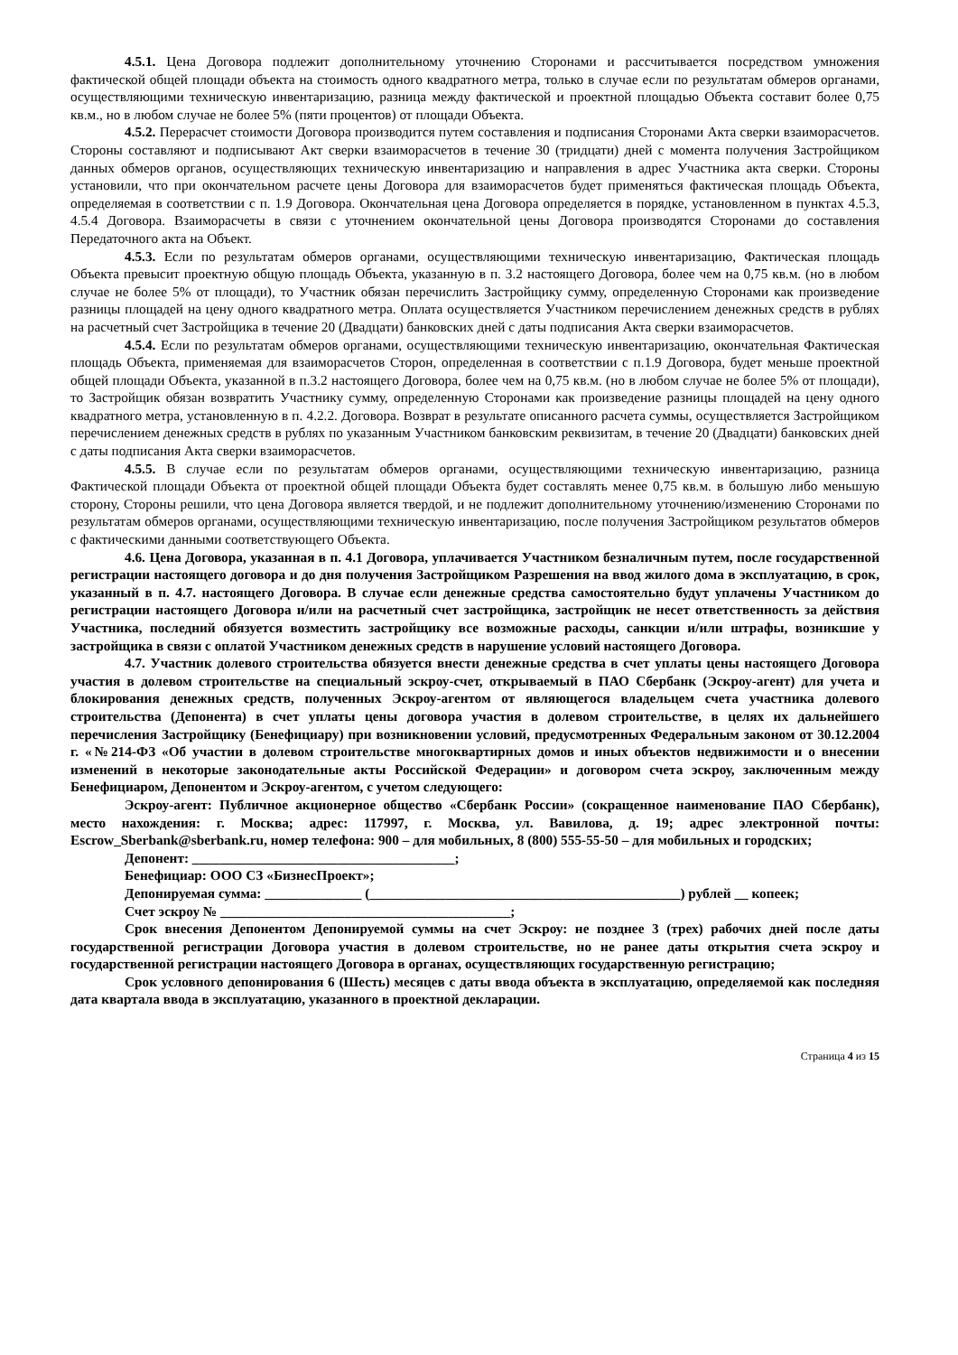4.5.1. Цена Договора подлежит дополнительному уточнению Сторонами и рассчитывается посредством умножения фактической общей площади объекта на стоимость одного квадратного метра, только в случае если по результатам обмеров органами, осуществляющими техническую инвентаризацию, разница между фактической и проектной площадью Объекта составит более 0,75 кв.м., но в любом случае не более 5% (пяти процентов) от площади Объекта.
4.5.2. Перерасчет стоимости Договора производится путем составления и подписания Сторонами Акта сверки взаиморасчетов. Стороны составляют и подписывают Акт сверки взаиморасчетов в течение 30 (тридцати) дней с момента получения Застройщиком данных обмеров органов, осуществляющих техническую инвентаризацию и направления в адрес Участника акта сверки. Стороны установили, что при окончательном расчете цены Договора для взаиморасчетов будет применяться фактическая площадь Объекта, определяемая в соответствии с п. 1.9 Договора. Окончательная цена Договора определяется в порядке, установленном в пунктах 4.5.3, 4.5.4 Договора. Взаиморасчеты в связи с уточнением окончательной цены Договора производятся Сторонами до составления Передаточного акта на Объект.
4.5.3. Если по результатам обмеров органами, осуществляющими техническую инвентаризацию, Фактическая площадь Объекта превысит проектную общую площадь Объекта, указанную в п. 3.2 настоящего Договора, более чем на 0,75 кв.м. (но в любом случае не более 5% от площади), то Участник обязан перечислить Застройщику сумму, определенную Сторонами как произведение разницы площадей на цену одного квадратного метра. Оплата осуществляется Участником перечислением денежных средств в рублях на расчетный счет Застройщика в течение 20 (Двадцати) банковских дней с даты подписания Акта сверки взаиморасчетов.
4.5.4. Если по результатам обмеров органами, осуществляющими техническую инвентаризацию, окончательная Фактическая площадь Объекта, применяемая для взаиморасчетов Сторон, определенная в соответствии с п.1.9 Договора, будет меньше проектной общей площади Объекта, указанной в п.3.2 настоящего Договора, более чем на 0,75 кв.м. (но в любом случае не более 5% от площади), то Застройщик обязан возвратить Участнику сумму, определенную Сторонами как произведение разницы площадей на цену одного квадратного метра, установленную в п. 4.2.2. Договора. Возврат в результате описанного расчета суммы, осуществляется Застройщиком перечислением денежных средств в рублях по указанным Участником банковским реквизитам, в течение 20 (Двадцати) банковских дней с даты подписания Акта сверки взаиморасчетов.
4.5.5. В случае если по результатам обмеров органами, осуществляющими техническую инвентаризацию, разница Фактической площади Объекта от проектной общей площади Объекта будет составлять менее 0,75 кв.м. в большую либо меньшую сторону, Стороны решили, что цена Договора является твердой, и не подлежит дополнительному уточнению/изменению Сторонами по результатам обмеров органами, осуществляющими техническую инвентаризацию, после получения Застройщиком результатов обмеров с фактическими данными соответствующего Объекта.
4.6. Цена Договора, указанная в п. 4.1 Договора, уплачивается Участником безналичным путем, после государственной регистрации настоящего договора и до дня получения Застройщиком Разрешения на ввод жилого дома в эксплуатацию, в срок, указанный в п. 4.7. настоящего Договора. В случае если денежные средства самостоятельно будут уплачены Участником до регистрации настоящего Договора и/или на расчетный счет застройщика, застройщик не несет ответственность за действия Участника, последний обязуется возместить застройщику все возможные расходы, санкции и/или штрафы, возникшие у застройщика в связи с оплатой Участником денежных средств в нарушение условий настоящего Договора.
4.7. Участник долевого строительства обязуется внести денежные средства в счет уплаты цены настоящего Договора участия в долевом строительстве на специальный эскроу-счет, открываемый в ПАО Сбербанк (Эскроу-агент) для учета и блокирования денежных средств, полученных Эскроу-агентом от являющегося владельцем счета участника долевого строительства (Депонента) в счет уплаты цены договора участия в долевом строительстве, в целях их дальнейшего перечисления Застройщику (Бенефициару) при возникновении условий, предусмотренных Федеральным законом от 30.12.2004 г. «№214-ФЗ «Об участии в долевом строительстве многоквартирных домов и иных объектов недвижимости и о внесении изменений в некоторые законодательные акты Российской Федерации» и договором счета эскроу, заключенным между Бенефициаром, Депонентом и Эскроу-агентом, с учетом следующего:
Эскроу-агент: Публичное акционерное общество «Сбербанк России» (сокращенное наименование ПАО Сбербанк), место нахождения: г. Москва; адрес: 117997, г. Москва, ул. Вавилова, д. 19; адрес электронной почты: Escrow_Sberbank@sberbank.ru, номер телефона: 900 – для мобильных, 8 (800) 555-55-50 – для мобильных и городских;
Депонент: ______________________________________;
Бенефициар: ООО СЗ «БизнесПроект»;
Депонируемая сумма: ______________ (_____________________________________________) рублей __ копеек;
Счет эскроу № __________________________________________;
Срок внесения Депонентом Депонируемой суммы на счет Эскроу: не позднее 3 (трех) рабочих дней после даты государственной регистрации Договора участия в долевом строительстве, но не ранее даты открытия счета эскроу и государственной регистрации настоящего Договора в органах, осуществляющих государственную регистрацию;
Срок условного депонирования 6 (Шесть) месяцев с даты ввода объекта в эксплуатацию, определяемой как последняя дата квартала ввода в эксплуатацию, указанного в проектной декларации.
Страница 4 из 15